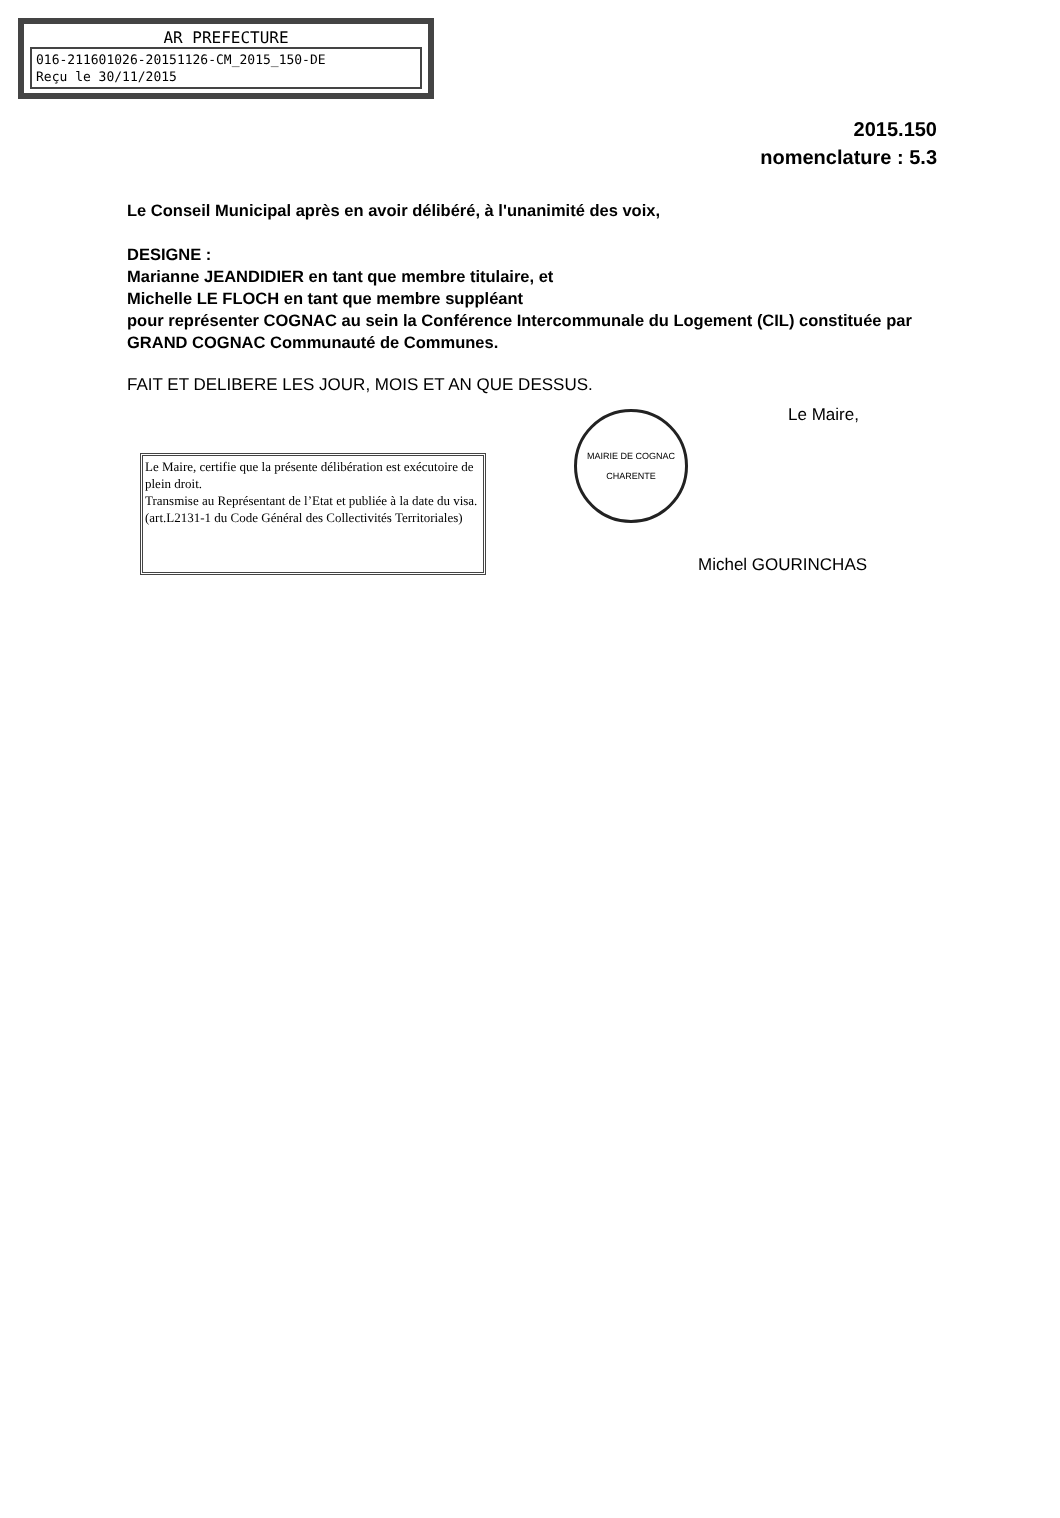AR PREFECTURE
016-211601026-20151126-CM_2015_150-DE
Reçu le 30/11/2015
2015.150
nomenclature : 5.3
Le Conseil Municipal après en avoir délibéré, à l'unanimité des voix,
DESIGNE :
Marianne JEANDIDIER en tant que membre titulaire, et
Michelle LE FLOCH en tant que membre suppléant
pour représenter COGNAC au sein la Conférence Intercommunale du Logement (CIL) constituée par GRAND COGNAC Communauté de Communes.
FAIT ET DELIBERE LES JOUR, MOIS ET AN QUE DESSUS.
Le Maire, certifie que la présente délibération est exécutoire de plein droit.
Transmise au Représentant de l’Etat et publiée à la date du visa. (art.L2131-1 du Code Général des Collectivités Territoriales)
MAIRIE DE COGNAC
CHARENTE
Le Maire,
Michel GOURINCHAS